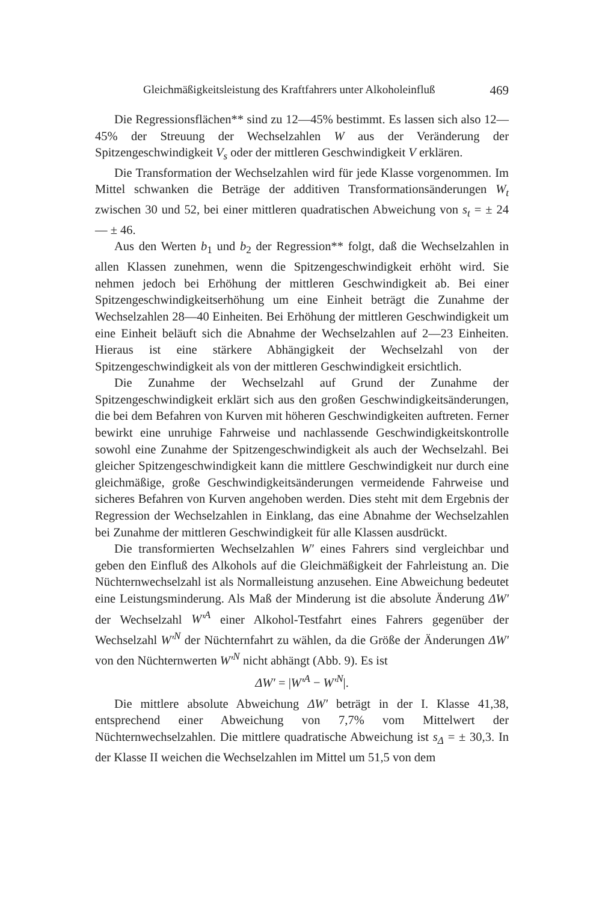Gleichmäßigkeitsleistung des Kraftfahrers unter Alkoholeinfluß 469
Die Regressionsflächen** sind zu 12—45% bestimmt. Es lassen sich also 12—45% der Streuung der Wechselzahlen W aus der Veränderung der Spitzengeschwindigkeit V<sub>s</sub> oder der mittleren Geschwindigkeit V erklären.
Die Transformation der Wechselzahlen wird für jede Klasse vorgenommen. Im Mittel schwanken die Beträge der additiven Transformationsänderungen W<sub>t</sub> zwischen 30 und 52, bei einer mittleren quadratischen Abweichung von s<sub>t</sub> = ± 24 — ± 46.
Aus den Werten b<sub>1</sub> und b<sub>2</sub> der Regression** folgt, daß die Wechselzahlen in allen Klassen zunehmen, wenn die Spitzengeschwindigkeit erhöht wird. Sie nehmen jedoch bei Erhöhung der mittleren Geschwindigkeit ab. Bei einer Spitzengeschwindigkeitserhöhung um eine Einheit beträgt die Zunahme der Wechselzahlen 28—40 Einheiten. Bei Erhöhung der mittleren Geschwindigkeit um eine Einheit beläuft sich die Abnahme der Wechselzahlen auf 2—23 Einheiten. Hieraus ist eine stärkere Abhängigkeit der Wechselzahl von der Spitzengeschwindigkeit als von der mittleren Geschwindigkeit ersichtlich.
Die Zunahme der Wechselzahl auf Grund der Zunahme der Spitzengeschwindigkeit erklärt sich aus den großen Geschwindigkeitsänderungen, die bei dem Befahren von Kurven mit höheren Geschwindigkeiten auftreten. Ferner bewirkt eine unruhige Fahrweise und nachlassende Geschwindigkeitskontrolle sowohl eine Zunahme der Spitzengeschwindigkeit als auch der Wechselzahl. Bei gleicher Spitzengeschwindigkeit kann die mittlere Geschwindigkeit nur durch eine gleichmäßige, große Geschwindigkeitsänderungen vermeidende Fahrweise und sicheres Befahren von Kurven angehoben werden. Dies steht mit dem Ergebnis der Regression der Wechselzahlen in Einklang, das eine Abnahme der Wechselzahlen bei Zunahme der mittleren Geschwindigkeit für alle Klassen ausdrückt.
Die transformierten Wechselzahlen W′ eines Fahrers sind vergleichbar und geben den Einfluß des Alkohols auf die Gleichmäßigkeit der Fahrleistung an. Die Nüchternwechselzahl ist als Normalleistung anzusehen. Eine Abweichung bedeutet eine Leistungsminderung. Als Maß der Minderung ist die absolute Änderung ΔW′ der Wechselzahl W′<sup>A</sup> einer Alkohol-Testfahrt eines Fahrers gegenüber der Wechselzahl W′<sup>N</sup> der Nüchternfahrt zu wählen, da die Größe der Änderungen ΔW′ von den Nüchternwerten W′<sup>N</sup> nicht abhängt (Abb. 9). Es ist
ΔW′ = |W′<sup>A</sup> − W′<sup>N</sup>|.
Die mittlere absolute Abweichung ΔW′ beträgt in der I. Klasse 41,38, entsprechend einer Abweichung von 7,7% vom Mittelwert der Nüchternwechselzahlen. Die mittlere quadratische Abweichung ist s<sub>Δ</sub> = ± 30,3. In der Klasse II weichen die Wechselzahlen im Mittel um 51,5 von dem